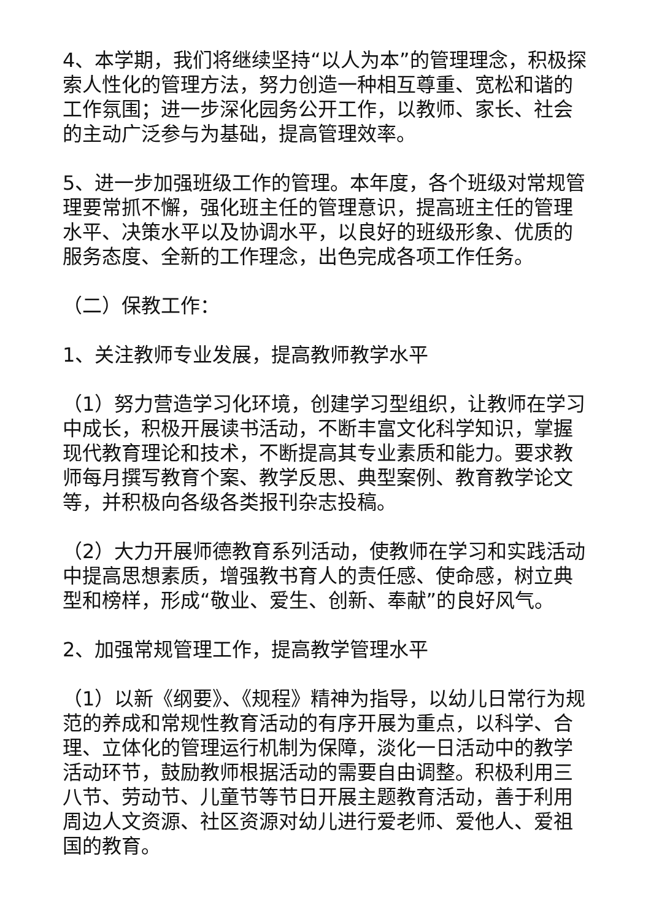4、本学期，我们将继续坚持“以人为本”的管理理念，积极探索人性化的管理方法，努力创造一种相互尊重、宽松和谐的工作氛围；进一步深化园务公开工作，以教师、家长、社会的主动广泛参与为基础，提高管理效率。
5、进一步加强班级工作的管理。本年度，各个班级对常规管理要常抓不懈，强化班主任的管理意识，提高班主任的管理水平、决策水平以及协调水平，以良好的班级形象、优质的服务态度、全新的工作理念，出色完成各项工作任务。
（二）保教工作：
1、关注教师专业发展，提高教师教学水平
（1）努力营造学习化环境，创建学习型组织，让教师在学习中成长，积极开展读书活动，不断丰富文化科学知识，掌握现代教育理论和技术，不断提高其专业素质和能力。要求教师每月撰写教育个案、教学反思、典型案例、教育教学论文等，并积极向各级各类报刊杂志投稿。
（2）大力开展师德教育系列活动，使教师在学习和实践活动中提高思想素质，增强教书育人的责任感、使命感，树立典型和榜样，形成“敬业、爱生、创新、奉献”的良好风气。
2、加强常规管理工作，提高教学管理水平
（1）以新《纲要》、《规程》精神为指导，以幼儿日常行为规范的养成和常规性教育活动的有序开展为重点，以科学、合理、立体化的管理运行机制为保障，淡化一日活动中的教学活动环节，鼓励教师根据活动的需要自由调整。积极利用三八节、劳动节、儿童节等节日开展主题教育活动，善于利用周边人文资源、社区资源对幼儿进行爱老师、爱他人、爱祖国的教育。